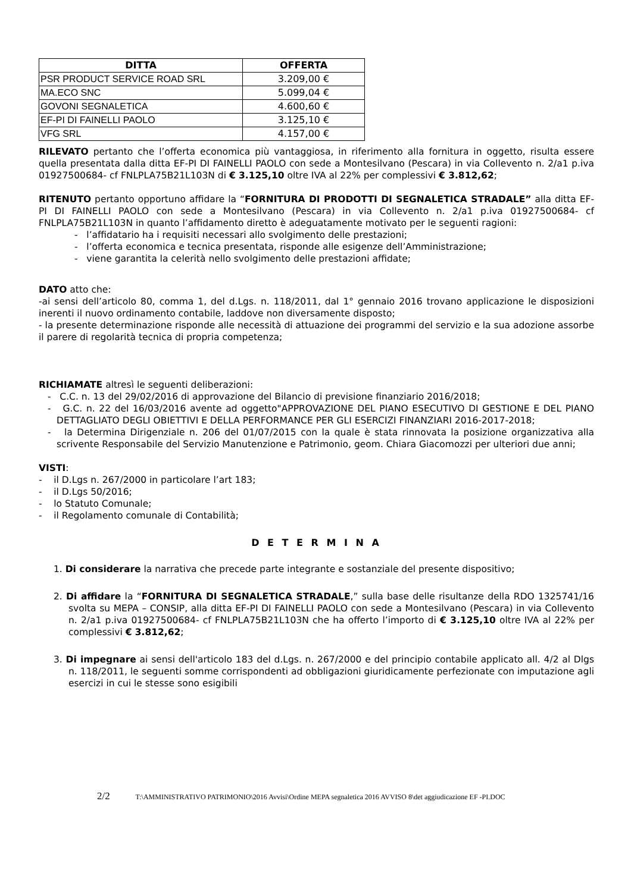| DITTA | OFFERTA |
| --- | --- |
| PSR PRODUCT SERVICE ROAD SRL | 3.209,00 € |
| MA.ECO SNC | 5.099,04 € |
| GOVONI SEGNALETICA | 4.600,60 € |
| EF-PI DI FAINELLI PAOLO | 3.125,10 € |
| VFG SRL | 4.157,00 € |
RILEVATO pertanto che l’offerta economica più vantaggiosa, in riferimento alla fornitura in oggetto, risulta essere quella presentata dalla ditta EF-PI DI FAINELLI PAOLO con sede a Montesilvano (Pescara) in via Collevento n. 2/a1 p.iva 01927500684- cf FNLPLA75B21L103N di € 3.125,10 oltre IVA al 22% per complessivi € 3.812,62;
RITENUTO pertanto opportuno affidare la “FORNITURA DI PRODOTTI DI SEGNALETICA STRADALE” alla ditta EF-PI DI FAINELLI PAOLO con sede a Montesilvano (Pescara) in via Collevento n. 2/a1 p.iva 01927500684- cf FNLPLA75B21L103N in quanto l’affidamento diretto è adeguatamente motivato per le seguenti ragioni:
- l’affidatario ha i requisiti necessari allo svolgimento delle prestazioni;
- l’offerta economica e tecnica presentata, risponde alle esigenze dell’Amministrazione;
- viene garantita la celerità nello svolgimento delle prestazioni affidate;
DATO atto che:
-ai sensi dell’articolo 80, comma 1, del d.Lgs. n. 118/2011, dal 1° gennaio 2016 trovano applicazione le disposizioni inerenti il nuovo ordinamento contabile, laddove non diversamente disposto;
- la presente determinazione risponde alle necessità di attuazione dei programmi del servizio e la sua adozione assorbe il parere di regolarità tecnica di propria competenza;
RICHIAMATE altresì le seguenti deliberazioni:
- C.C. n. 13 del 29/02/2016 di approvazione del Bilancio di previsione finanziario 2016/2018;
- G.C. n. 22 del 16/03/2016 avente ad oggetto"APPROVAZIONE DEL PIANO ESECUTIVO DI GESTIONE E DEL PIANO DETTAGLIATO DEGLI OBIETTIVI E DELLA PERFORMANCE PER GLI ESERCIZI FINANZIARI 2016-2017-2018;
- la Determina Dirigenziale n. 206 del 01/07/2015 con la quale è stata rinnovata la posizione organizzativa alla scrivente Responsabile del Servizio Manutenzione e Patrimonio, geom. Chiara Giacomozzi per ulteriori due anni;
VISTI:
- il D.Lgs n. 267/2000 in particolare l’art 183;
- il D.Lgs 50/2016;
- lo Statuto Comunale;
- il Regolamento comunale di Contabilità;
D E T E R M I N A
1. Di considerare la narrativa che precede parte integrante e sostanziale del presente dispositivo;
2. Di affidare la “FORNITURA DI SEGNALETICA STRADALE,” sulla base delle risultanze della RDO 1325741/16 svolta su MEPA – CONSIP, alla ditta EF-PI DI FAINELLI PAOLO con sede a Montesilvano (Pescara) in via Collevento n. 2/a1 p.iva 01927500684- cf FNLPLA75B21L103N che ha offerto l’importo di € 3.125,10 oltre IVA al 22% per complessivi € 3.812,62;
3. Di impegnare ai sensi dell'articolo 183 del d.Lgs. n. 267/2000 e del principio contabile applicato all. 4/2 al Dlgs n. 118/2011, le seguenti somme corrispondenti ad obbligazioni giuridicamente perfezionate con imputazione agli esercizi in cui le stesse sono esigibili
2/2 T:\AMMINISTRATIVO PATRIMONIO\2016 Avvisi\Ordine MEPA segnaletica 2016 AVVISO 8\det aggiudicazione EF -PI.DOC